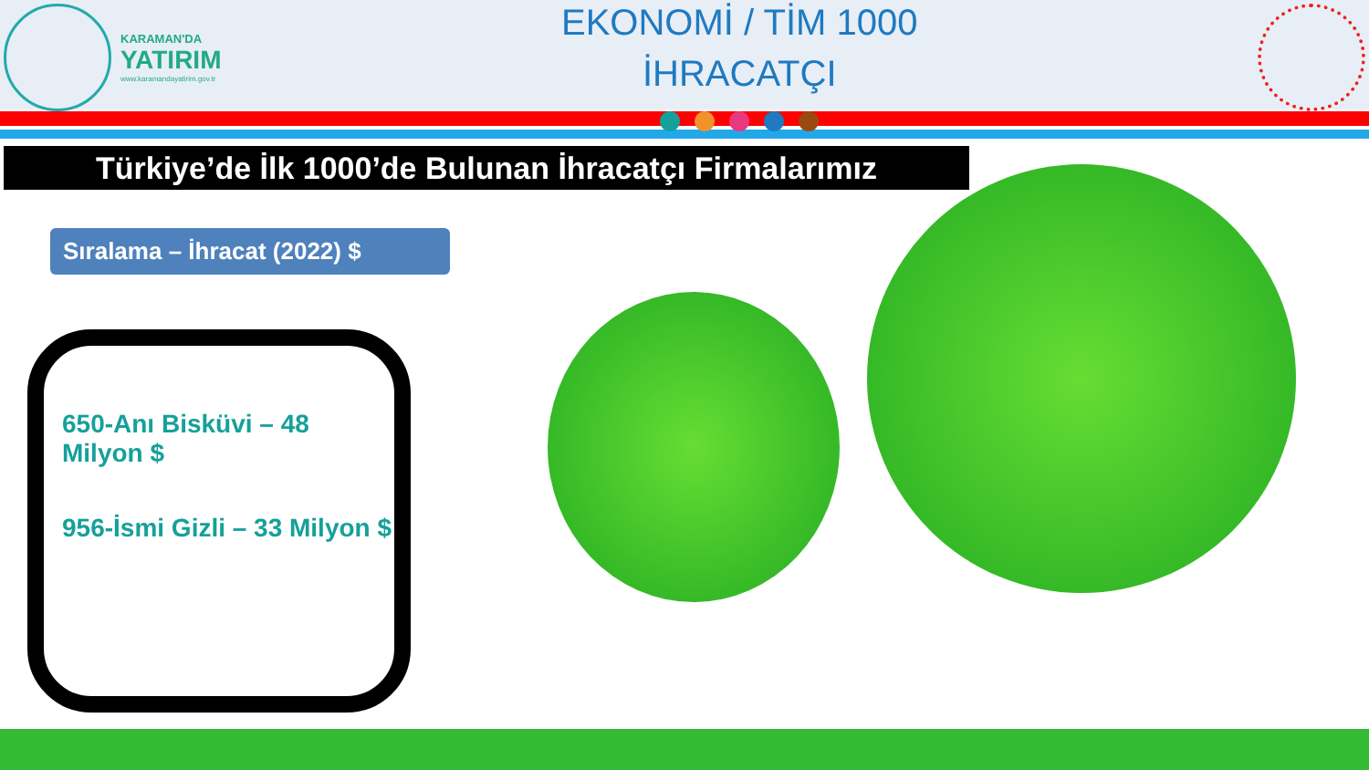KARAMAN'DA
YATIRIM
www.karamandayatirim.gov.tr
EKONOMİ / TİM 1000
İHRACATÇI
Türkiye’de İlk 1000’de Bulunan İhracatçı Firmalarımız
Sıralama – İhracat (2022) $
650-Anı Bisküvi – 48 Milyon $
956-İsmi Gizli – 33 Milyon $